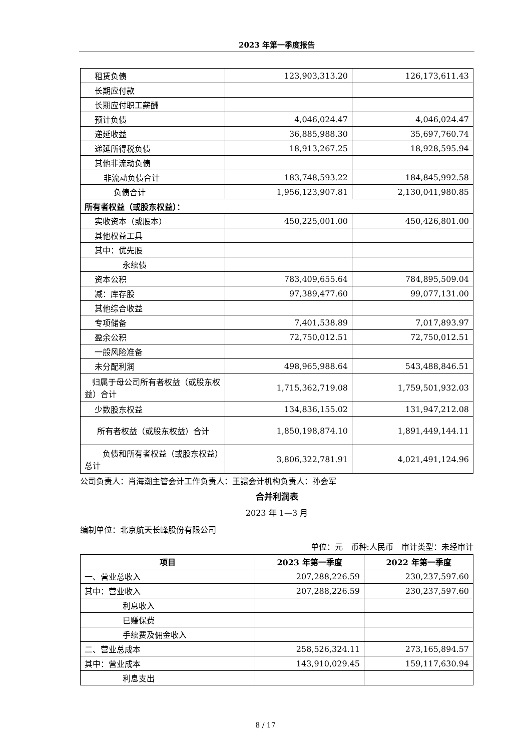2023 年第一季度报告
| 租赁负债 | 123,903,313.20 | 126,173,611.43 |
| 长期应付款 | | |
| 长期应付职工薪酬 | | |
| 预计负债 | 4,046,024.47 | 4,046,024.47 |
| 递延收益 | 36,885,988.30 | 35,697,760.74 |
| 递延所得税负债 | 18,913,267.25 | 18,928,595.94 |
| 其他非流动负债 | | |
| 非流动负债合计 | 183,748,593.22 | 184,845,992.58 |
| 负债合计 | 1,956,123,907.81 | 2,130,041,980.85 |
| 所有者权益（或股东权益）： | | |
| 实收资本（或股本） | 450,225,001.00 | 450,426,801.00 |
| 其他权益工具 | | |
| 其中：优先股 | | |
| 永续债 | | |
| 资本公积 | 783,409,655.64 | 784,895,509.04 |
| 减：库存股 | 97,389,477.60 | 99,077,131.00 |
| 其他综合收益 | | |
| 专项储备 | 7,401,538.89 | 7,017,893.97 |
| 盈余公积 | 72,750,012.51 | 72,750,012.51 |
| 一般风险准备 | | |
| 未分配利润 | 498,965,988.64 | 543,488,846.51 |
| 归属于母公司所有者权益（或股东权益）合计 | 1,715,362,719.08 | 1,759,501,932.03 |
| 少数股东权益 | 134,836,155.02 | 131,947,212.08 |
| 所有者权益（或股东权益）合计 | 1,850,198,874.10 | 1,891,449,144.11 |
| 负债和所有者权益（或股东权益）总计 | 3,806,322,781.91 | 4,021,491,124.96 |
公司负责人：肖海潮主管会计工作负责人：王譞会计机构负责人：孙会军
合并利润表
2023 年 1—3 月
编制单位：北京航天长峰股份有限公司
单位：元　币种:人民币　审计类型：未经审计
| 项目 | 2023 年第一季度 | 2022 年第一季度 |
| --- | --- | --- |
| 一、营业总收入 | 207,288,226.59 | 230,237,597.60 |
| 其中：营业收入 | 207,288,226.59 | 230,237,597.60 |
| 利息收入 | | |
| 已赚保费 | | |
| 手续费及佣金收入 | | |
| 二、营业总成本 | 258,526,324.11 | 273,165,894.57 |
| 其中：营业成本 | 143,910,029.45 | 159,117,630.94 |
| 利息支出 | | |
8 / 17